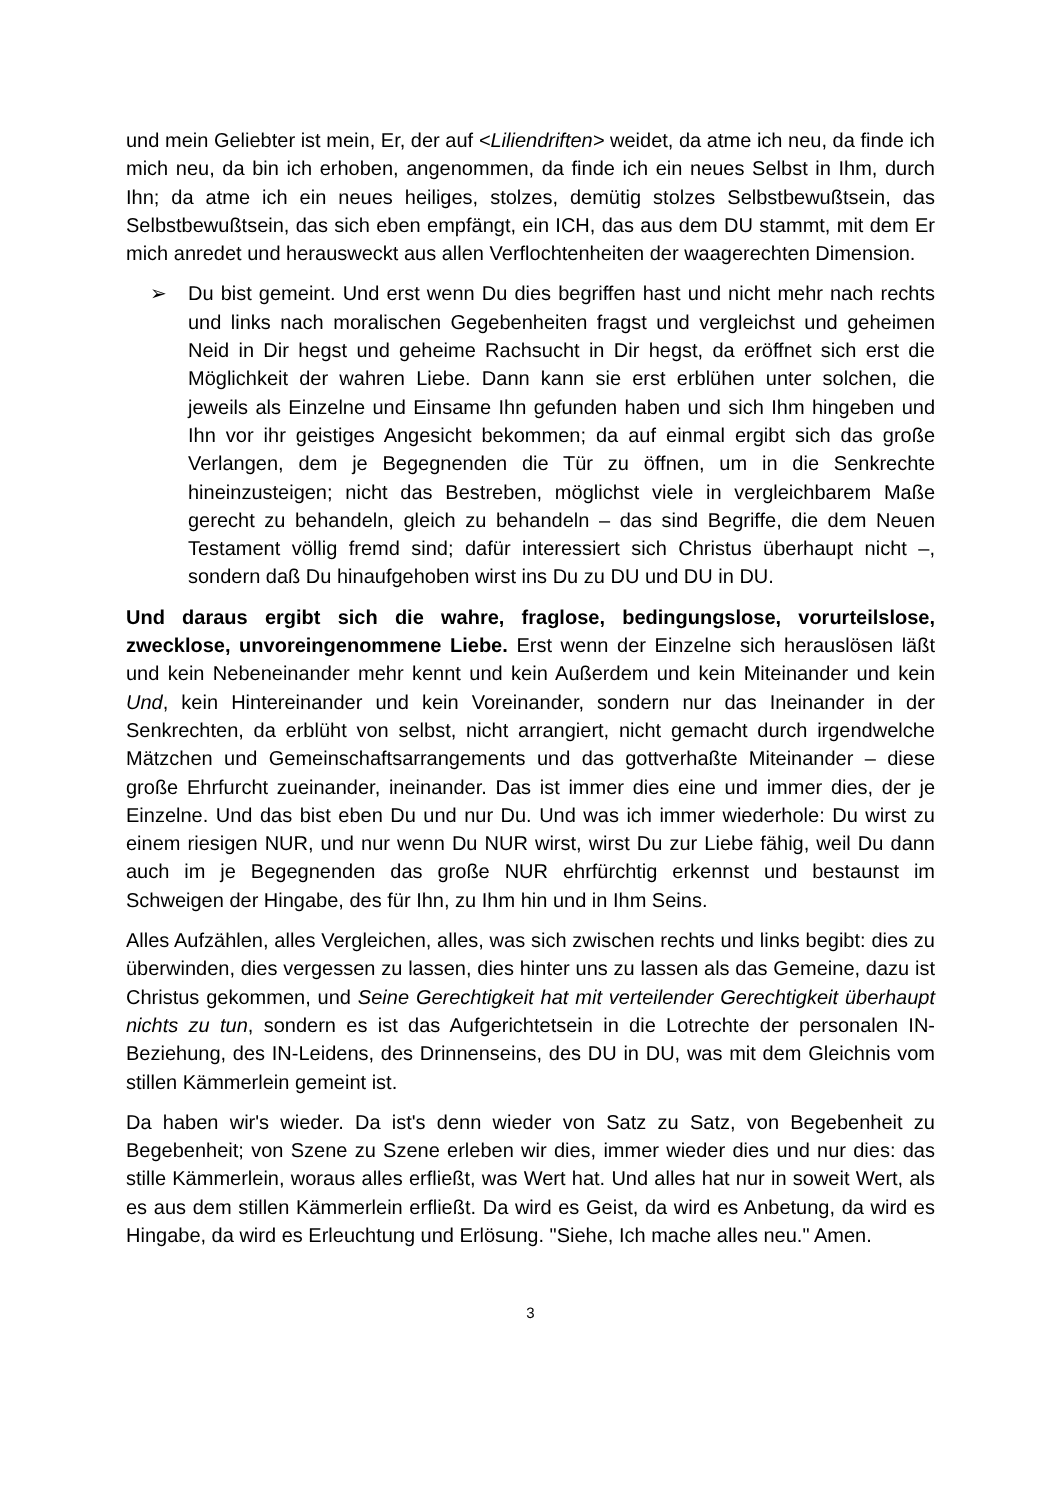und mein Geliebter ist mein, Er, der auf <Liliendriften> weidet, da atme ich neu, da finde ich mich neu, da bin ich erhoben, angenommen, da finde ich ein neues Selbst in Ihm, durch Ihn; da atme ich ein neues heiliges, stolzes, demütig stolzes Selbstbewußtsein, das Selbstbewußtsein, das sich eben empfängt, ein ICH, das aus dem DU stammt, mit dem Er mich anredet und herausweckt aus allen Verflochtenheiten der waagerechten Dimension.
➢ Du bist gemeint. Und erst wenn Du dies begriffen hast und nicht mehr nach rechts und links nach moralischen Gegebenheiten fragst und vergleichst und geheimen Neid in Dir hegst und geheime Rachsucht in Dir hegst, da eröffnet sich erst die Möglichkeit der wahren Liebe. Dann kann sie erst erblühen unter solchen, die jeweils als Einzelne und Einsame Ihn gefunden haben und sich Ihm hingeben und Ihn vor ihr geistiges Angesicht bekommen; da auf einmal ergibt sich das große Verlangen, dem je Begegnenden die Tür zu öffnen, um in die Senkrechte hineinzusteigen; nicht das Bestreben, möglichst viele in vergleichbarem Maße gerecht zu behandeln, gleich zu behandeln – das sind Begriffe, die dem Neuen Testament völlig fremd sind; dafür interessiert sich Christus überhaupt nicht –, sondern daß Du hinaufgehoben wirst ins Du zu DU und DU in DU.
Und daraus ergibt sich die wahre, fraglose, bedingungslose, vorurteilslose, zwecklose, unvoreingenommene Liebe. Erst wenn der Einzelne sich herauslösen läßt und kein Nebeneinander mehr kennt und kein Außerdem und kein Miteinander und kein Und, kein Hintereinander und kein Voreinander, sondern nur das Ineinander in der Senkrechten, da erblüht von selbst, nicht arrangiert, nicht gemacht durch irgendwelche Mätzchen und Gemeinschaftsarrangements und das gottverhaßte Miteinander – diese große Ehrfurcht zueinander, ineinander. Das ist immer dies eine und immer dies, der je Einzelne. Und das bist eben Du und nur Du. Und was ich immer wiederhole: Du wirst zu einem riesigen NUR, und nur wenn Du NUR wirst, wirst Du zur Liebe fähig, weil Du dann auch im je Begegnenden das große NUR ehrfürchtig erkennst und bestaunst im Schweigen der Hingabe, des für Ihn, zu Ihm hin und in Ihm Seins.
Alles Aufzählen, alles Vergleichen, alles, was sich zwischen rechts und links begibt: dies zu überwinden, dies vergessen zu lassen, dies hinter uns zu lassen als das Gemeine, dazu ist Christus gekommen, und Seine Gerechtigkeit hat mit verteilender Gerechtigkeit überhaupt nichts zu tun, sondern es ist das Aufgerichtetsein in die Lotrechte der personalen IN-Beziehung, des IN-Leidens, des Drinnenseins, des DU in DU, was mit dem Gleichnis vom stillen Kämmerlein gemeint ist.
Da haben wir's wieder. Da ist's denn wieder von Satz zu Satz, von Begebenheit zu Begebenheit; von Szene zu Szene erleben wir dies, immer wieder dies und nur dies: das stille Kämmerlein, woraus alles erfließt, was Wert hat. Und alles hat nur in soweit Wert, als es aus dem stillen Kämmerlein erfließt. Da wird es Geist, da wird es Anbetung, da wird es Hingabe, da wird es Erleuchtung und Erlösung. "Siehe, Ich mache alles neu." Amen.
3